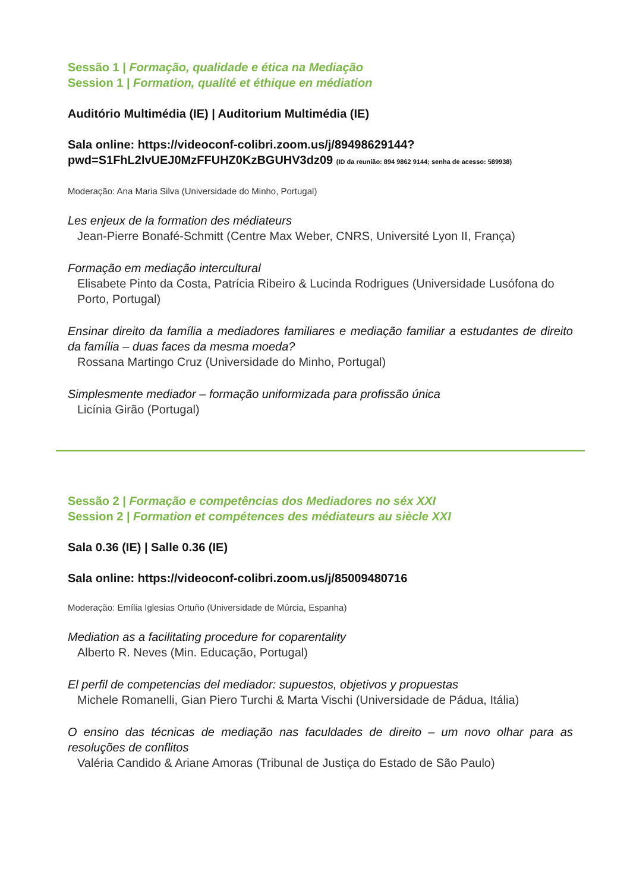Sessão 1 | Formação, qualidade e ética na Mediação
Session 1 | Formation, qualité et éthique en médiation
Auditório Multimédia (IE) | Auditorium Multimédia (IE)
Sala online: https://videoconf-colibri.zoom.us/j/89498629144?pwd=S1FhL2lvUEJ0MzFFUHZ0KzBGUHV3dz09 (ID da reunião: 894 9862 9144; senha de acesso: 589938)
Moderação: Ana Maria Silva (Universidade do Minho, Portugal)
Les enjeux de la formation des médiateurs
Jean-Pierre Bonafé-Schmitt (Centre Max Weber, CNRS, Université Lyon II, França)
Formação em mediação intercultural
Elisabete Pinto da Costa, Patrícia Ribeiro & Lucinda Rodrigues (Universidade Lusófona do Porto, Portugal)
Ensinar direito da família a mediadores familiares e mediação familiar a estudantes de direito da família – duas faces da mesma moeda?
Rossana Martingo Cruz (Universidade do Minho, Portugal)
Simplesmente mediador – formação uniformizada para profissão única
Licínia Girão (Portugal)
Sessão 2 | Formação e competências dos Mediadores no séx XXI
Session 2 | Formation et compétences des médiateurs au siècle XXI
Sala 0.36 (IE) | Salle 0.36 (IE)
Sala online: https://videoconf-colibri.zoom.us/j/85009480716
Moderação: Emília Iglesias Ortuño (Universidade de Múrcia, Espanha)
Mediation as a facilitating procedure for coparentality
Alberto R. Neves (Min. Educação, Portugal)
El perfil de competencias del mediador: supuestos, objetivos y propuestas
Michele Romanelli, Gian Piero Turchi & Marta Vischi (Universidade de Pádua, Itália)
O ensino das técnicas de mediação nas faculdades de direito – um novo olhar para as resoluções de conflitos
Valéria Candido & Ariane Amoras (Tribunal de Justiça do Estado de São Paulo)